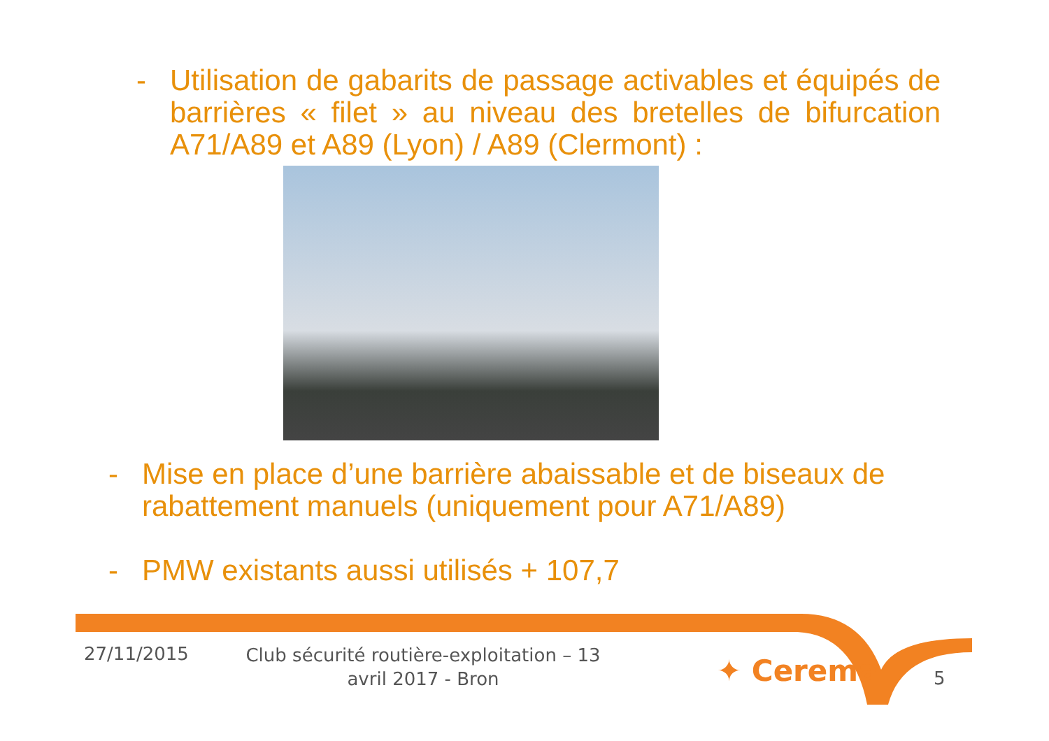- Utilisation de gabarits de passage activables et équipés de barrières « filet » au niveau des bretelles de bifurcation A71/A89 et A89 (Lyon) / A89 (Clermont) :
- Mise en place d’une barrière abaissable et de biseaux de rabattement manuels (uniquement pour A71/A89)
- PMW existants aussi utilisés + 107,7
27/11/2015
Club sécurité routière-exploitation – 13 avril 2017 - Bron
✦ Cerema 5